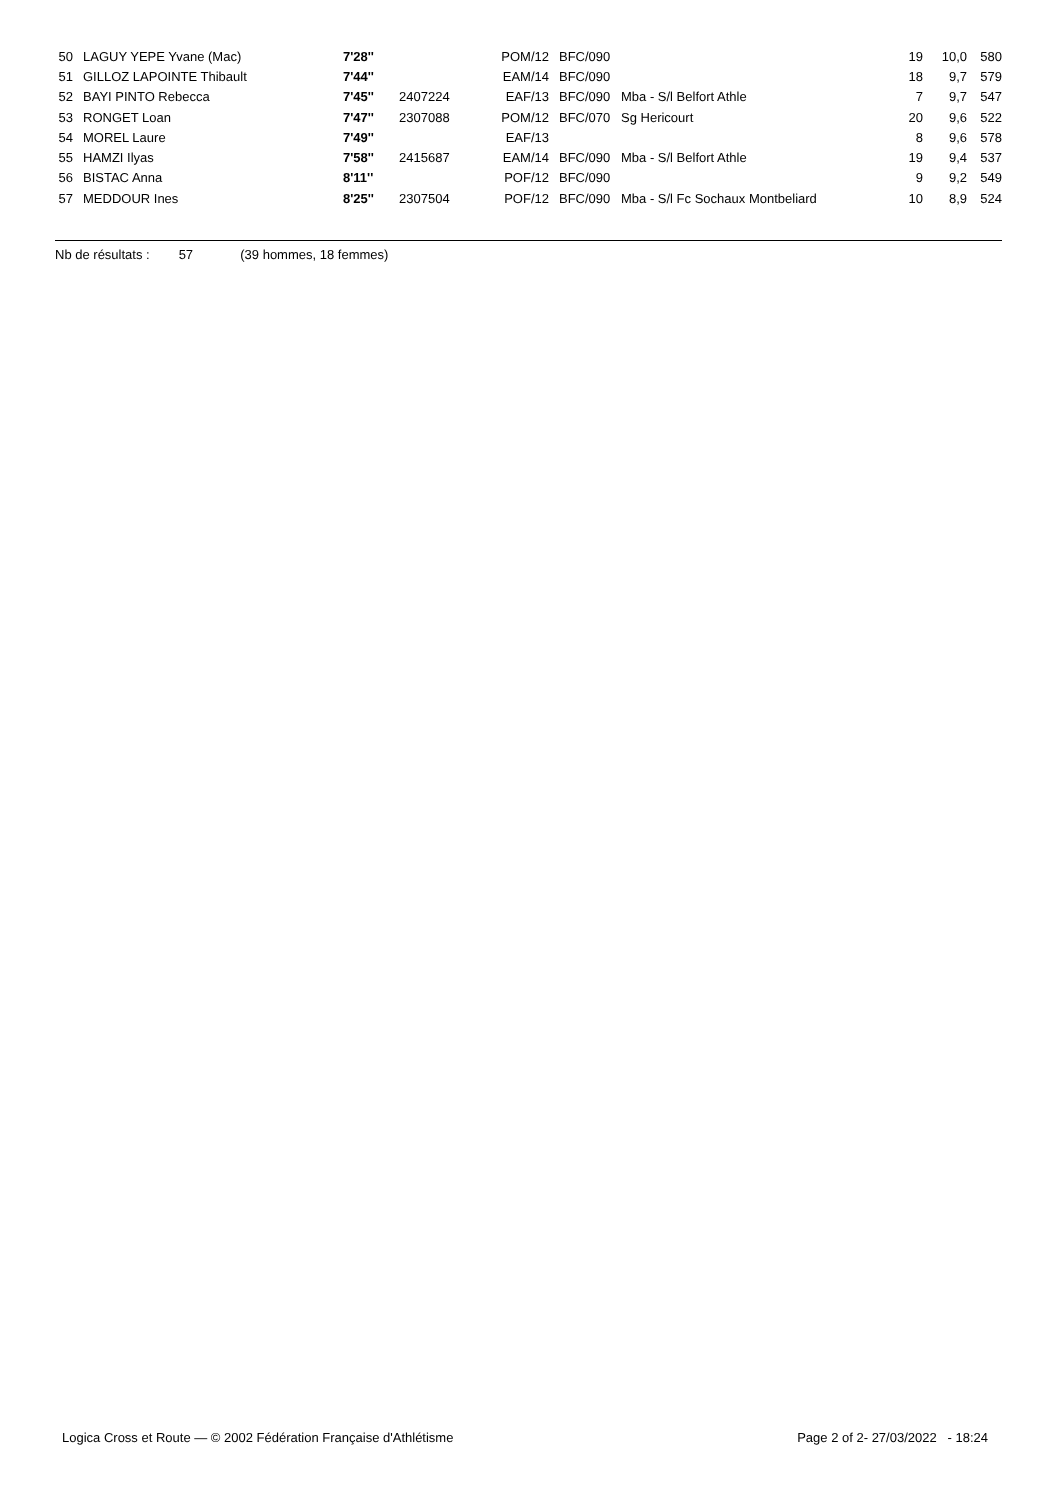| 50 | LAGUY YEPE Yvane (Mac) | 7'28'' | | POM/12 | BFC/090 | | 19 | 10,0 | 580 |
| 51 | GILLOZ LAPOINTE Thibault | 7'44'' | | EAM/14 | BFC/090 | | 18 | 9,7 | 579 |
| 52 | BAYI PINTO Rebecca | 7'45'' | 2407224 | EAF/13 | BFC/090 | Mba - S/l Belfort Athle | 7 | 9,7 | 547 |
| 53 | RONGET Loan | 7'47'' | 2307088 | POM/12 | BFC/070 | Sg Hericourt | 20 | 9,6 | 522 |
| 54 | MOREL Laure | 7'49'' | | EAF/13 | | | 8 | 9,6 | 578 |
| 55 | HAMZI Ilyas | 7'58'' | 2415687 | EAM/14 | BFC/090 | Mba - S/l Belfort Athle | 19 | 9,4 | 537 |
| 56 | BISTAC Anna | 8'11'' | | POF/12 | BFC/090 | | 9 | 9,2 | 549 |
| 57 | MEDDOUR Ines | 8'25'' | 2307504 | POF/12 | BFC/090 | Mba - S/l Fc Sochaux Montbeliard | 10 | 8,9 | 524 |
Nb de résultats : 57 (39 hommes, 18 femmes)
Logica Cross et Route — © 2002 Fédération Française d'Athlétisme Page 2 of 2- 27/03/2022 - 18:24